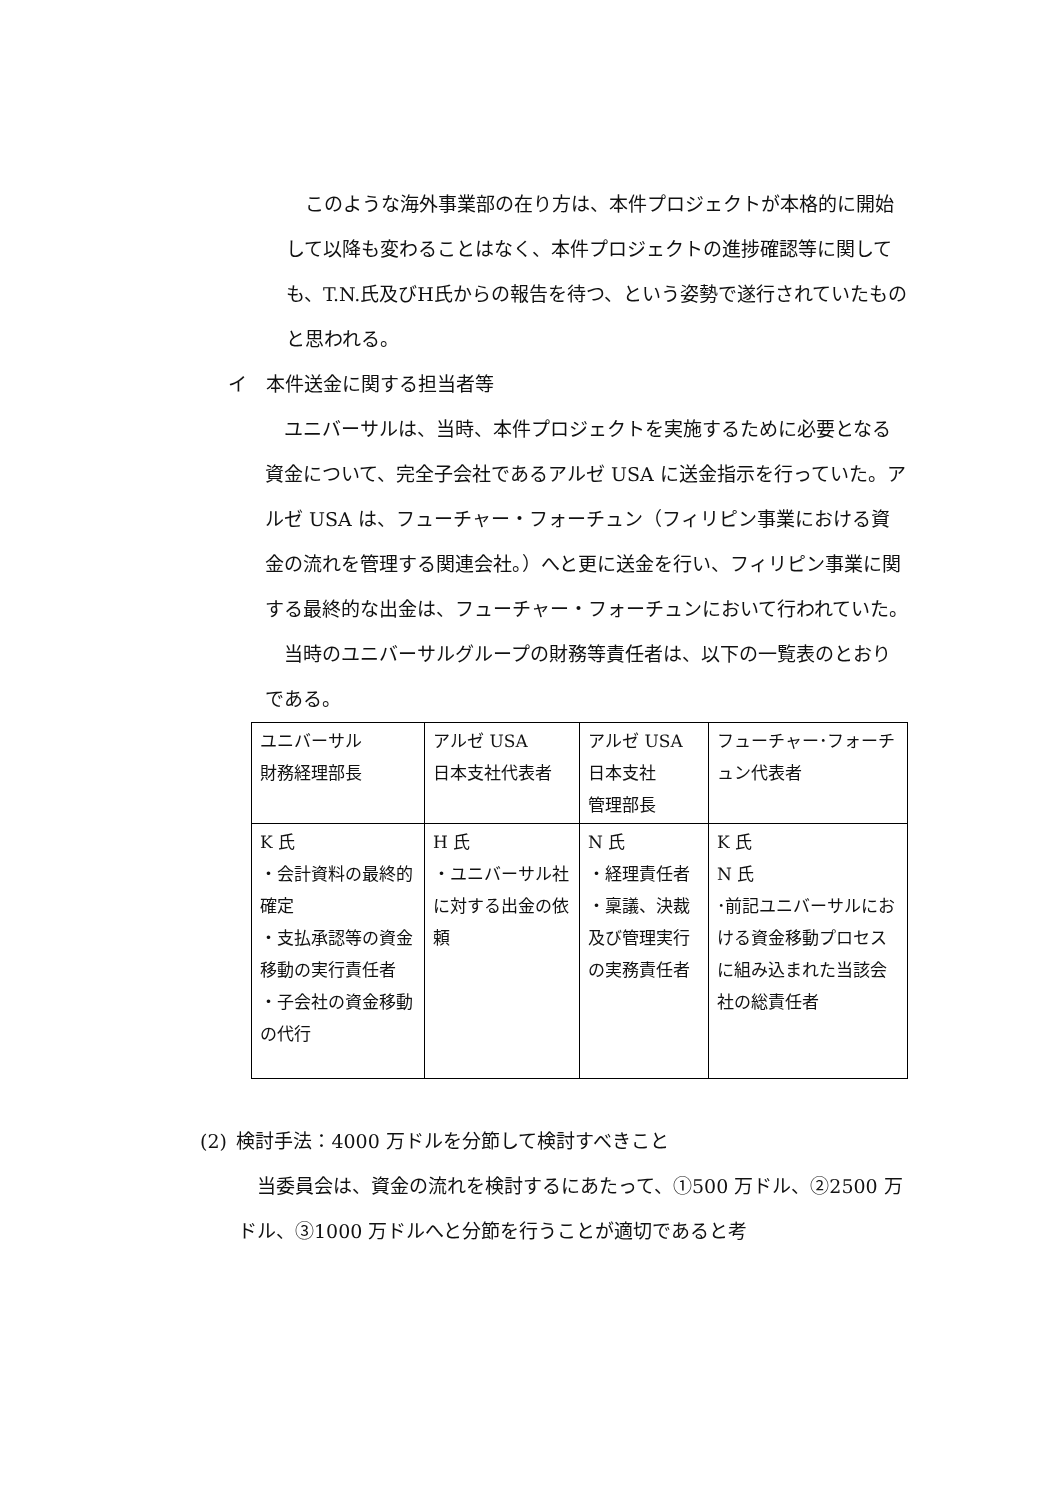このような海外事業部の在り方は、本件プロジェクトが本格的に開始して以降も変わることはなく、本件プロジェクトの進捗確認等に関しても、T.N.氏及びH氏からの報告を待つ、という姿勢で遂行されていたものと思われる。
イ 本件送金に関する担当者等
 ユニバーサルは、当時、本件プロジェクトを実施するために必要となる資金について、完全子会社であるアルゼ USA に送金指示を行っていた。アルゼ USA は、フューチャー・フォーチュン（フィリピン事業における資金の流れを管理する関連会社。）へと更に送金を行い、フィリピン事業に関する最終的な出金は、フューチャー・フォーチュンにおいて行われていた。
 当時のユニバーサルグループの財務等責任者は、以下の一覧表のとおりである。
| ユニバーサル 財務経理部長 | アルゼ USA 日本支社代表者 | アルゼ USA 日本支社 管理部長 | フューチャー･フォーチュン代表者 |
| K 氏 ・会計資料の最終的確定 ・支払承認等の資金移動の実行責任者 ・子会社の資金移動の代行 | H 氏 ・ユニバーサル社に対する出金の依頼 | N 氏 ・経理責任者 ・稟議、決裁及び管理実行の実務責任者 | K 氏 N 氏 ･前記ユニバーサルにおける資金移動プロセスに組み込まれた当該会社の総責任者 |
(2) 検討手法：4000 万ドルを分節して検討すべきこと
 当委員会は、資金の流れを検討するにあたって、①500 万ドル、②2500 万ドル、③1000 万ドルへと分節を行うことが適切であると考